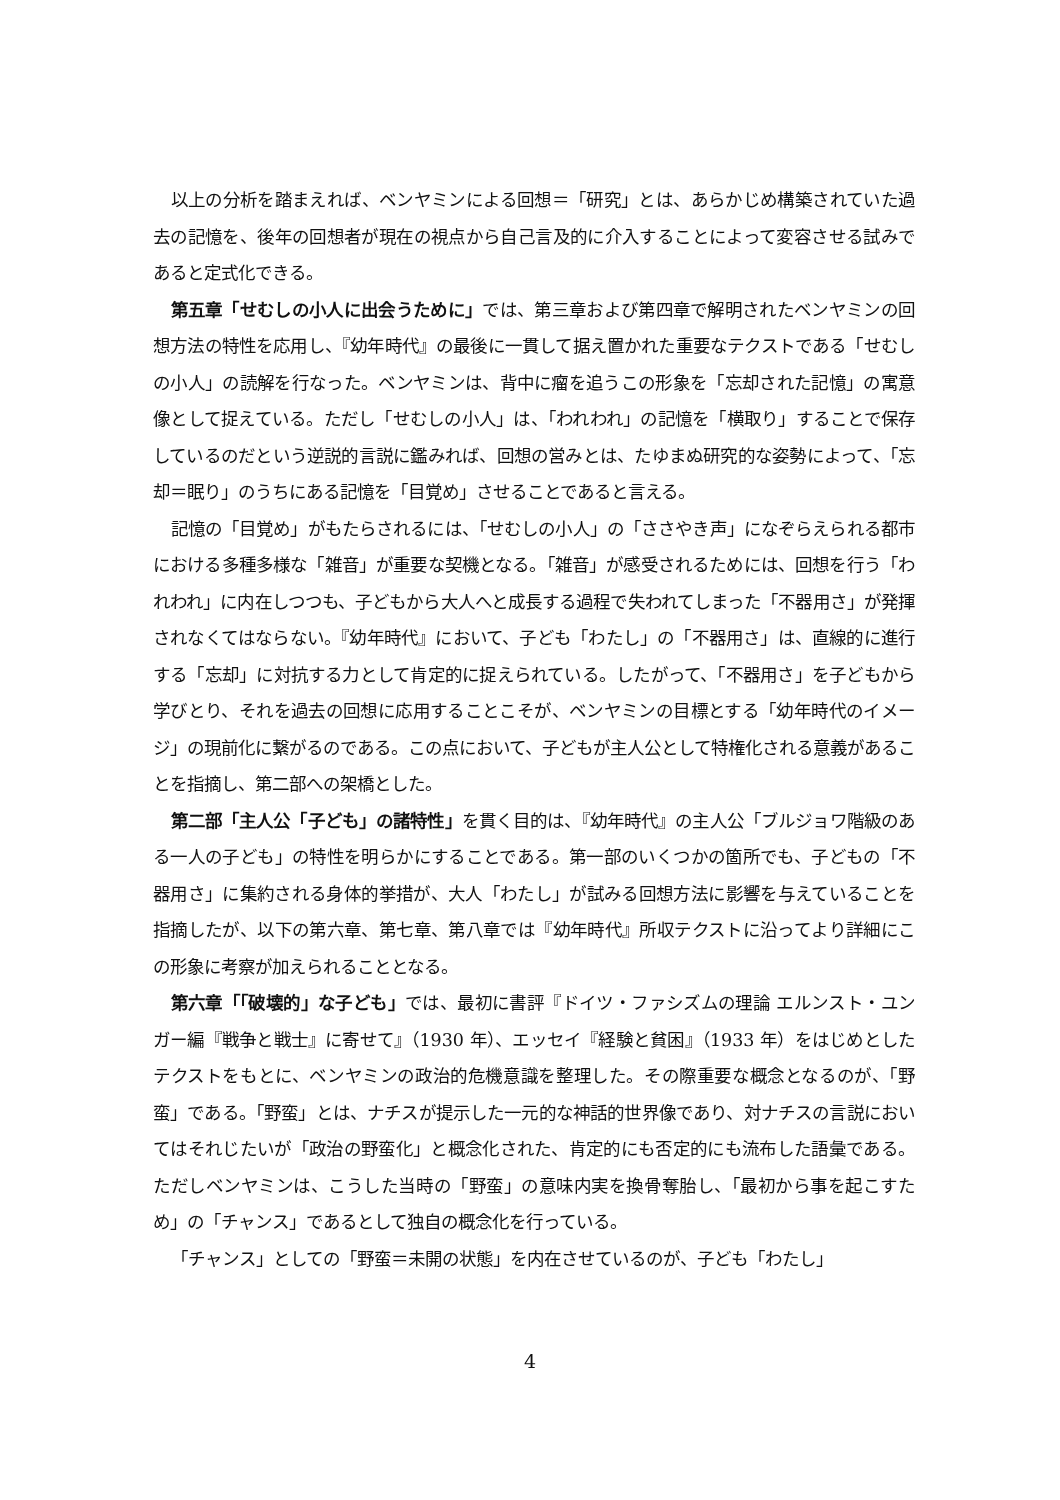以上の分析を踏まえれば、ベンヤミンによる回想＝「研究」とは、あらかじめ構築されていた過去の記憶を、後年の回想者が現在の視点から自己言及的に介入することによって変容させる試みであると定式化できる。
第五章「せむしの小人に出会うために」では、第三章および第四章で解明されたベンヤミンの回想方法の特性を応用し、『幼年時代』の最後に一貫して据え置かれた重要なテクストである「せむしの小人」の読解を行なった。ベンヤミンは、背中に瘤を追うこの形象を「忘却された記憶」の寓意像として捉えている。ただし「せむしの小人」は、「われわれ」の記憶を「横取り」することで保存しているのだという逆説的言説に鑑みれば、回想の営みとは、たゆまぬ研究的な姿勢によって、「忘却＝眠り」のうちにある記憶を「目覚め」させることであると言える。
記憶の「目覚め」がもたらされるには、「せむしの小人」の「ささやき声」になぞらえられる都市における多種多様な「雑音」が重要な契機となる。「雑音」が感受されるためには、回想を行う「われわれ」に内在しつつも、子どもから大人へと成長する過程で失われてしまった「不器用さ」が発揮されなくてはならない。『幼年時代』において、子ども「わたし」の「不器用さ」は、直線的に進行する「忘却」に対抗する力として肯定的に捉えられている。したがって、「不器用さ」を子どもから学びとり、それを過去の回想に応用することこそが、ベンヤミンの目標とする「幼年時代のイメージ」の現前化に繋がるのである。この点において、子どもが主人公として特権化される意義があることを指摘し、第二部への架橋とした。
第二部「主人公「子ども」の諸特性」を貫く目的は、『幼年時代』の主人公「ブルジョワ階級のある一人の子ども」の特性を明らかにすることである。第一部のいくつかの箇所でも、子どもの「不器用さ」に集約される身体的挙措が、大人「わたし」が試みる回想方法に影響を与えていることを指摘したが、以下の第六章、第七章、第八章では『幼年時代』所収テクストに沿ってより詳細にこの形象に考察が加えられることとなる。
第六章「「破壊的」な子ども」では、最初に書評『ドイツ・ファシズムの理論 エルンスト・ユンガー編『戦争と戦士』に寄せて』（1930 年）、エッセイ『経験と貧困』（1933 年）をはじめとしたテクストをもとに、ベンヤミンの政治的危機意識を整理した。その際重要な概念となるのが、「野蛮」である。「野蛮」とは、ナチスが提示した一元的な神話的世界像であり、対ナチスの言説においてはそれじたいが「政治の野蛮化」と概念化された、肯定的にも否定的にも流布した語彙である。ただしベンヤミンは、こうした当時の「野蛮」の意味内実を換骨奪胎し、「最初から事を起こすため」の「チャンス」であるとして独自の概念化を行っている。
「チャンス」としての「野蛮＝未開の状態」を内在させているのが、子ども「わたし」
4